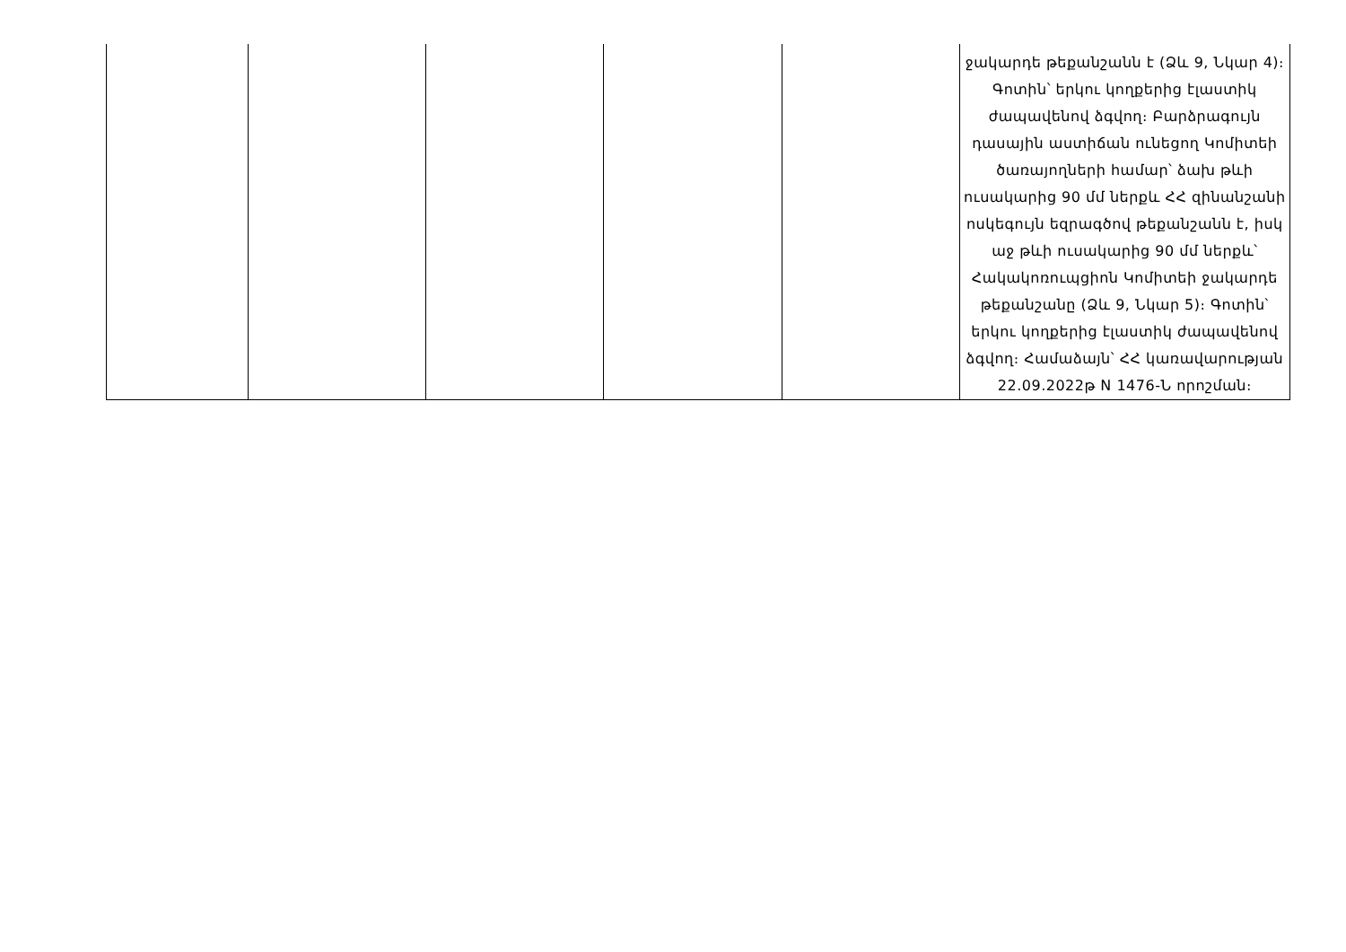| | | | | | ջակարդե թեքանշանն է (Ձև 9, Նկար 4)։ Գոտին՝ երկու կողքերից էլաստիկ ժապավենով ձգվող։ Բարձրագույն դասային աստիճան ունեցող Կոմիտեի ծառայողների համար՝ ձախ թևի ուսակարից 90 մմ ներքև ՀՀ զինանշանի ոսկեգույն եզրագծով թեքանշանն է, իսկ աջ թևի ուսակարից 90 մմ ներքև՝ Հակակոռուպցիոն Կոմիտեի ջակարդե թեքանշանը (Ձև 9, Նկար 5)։ Գոտին՝ երկու կողքերից էլաստիկ ժապավենով ձգվող։ Համաձայն՝ ՀՀ կառավարության 22.09.2022թ N 1476-Ն որոշման։ |